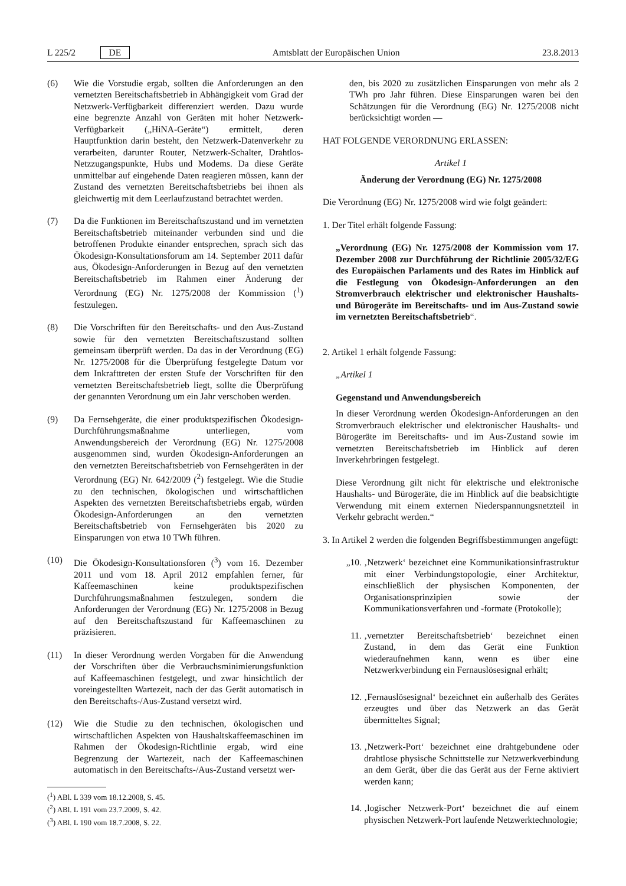L 225/2 DE Amtsblatt der Europäischen Union 23.8.2013
(6) Wie die Vorstudie ergab, sollten die Anforderungen an den vernetzten Bereitschaftsbetrieb in Abhängigkeit vom Grad der Netzwerk-Verfügbarkeit differenziert werden. Dazu wurde eine begrenzte Anzahl von Geräten mit hoher Netzwerk-Verfügbarkeit („HiNA-Geräte“) ermittelt, deren Hauptfunktion darin besteht, den Netzwerk-Datenverkehr zu verarbeiten, darunter Router, Netzwerk-Schalter, Drahtlos-Netzzugangspunkte, Hubs und Modems. Da diese Geräte unmittelbar auf eingehende Daten reagieren müssen, kann der Zustand des vernetzten Bereitschaftsbetriebs bei ihnen als gleichwertig mit dem Leerlaufzustand betrachtet werden.
(7) Da die Funktionen im Bereitschaftszustand und im vernetzten Bereitschaftsbetrieb miteinander verbunden sind und die betroffenen Produkte einander entsprechen, sprach sich das Ökodesign-Konsultationsforum am 14. September 2011 dafür aus, Ökodesign-Anforderungen in Bezug auf den vernetzten Bereitschaftsbetrieb im Rahmen einer Änderung der Verordnung (EG) Nr. 1275/2008 der Kommission (<sup>1</sup>) festzulegen.
(8) Die Vorschriften für den Bereitschafts- und den Aus-Zustand sowie für den vernetzten Bereitschaftszustand sollten gemeinsam überprüft werden. Da das in der Verordnung (EG) Nr. 1275/2008 für die Überprüfung festgelegte Datum vor dem Inkrafttreten der ersten Stufe der Vorschriften für den vernetzten Bereitschaftsbetrieb liegt, sollte die Überprüfung der genannten Verordnung um ein Jahr verschoben werden.
(9) Da Fernsehgeräte, die einer produktspezifischen Ökodesign-Durchführungsmaßnahme unterliegen, vom Anwendungsbereich der Verordnung (EG) Nr. 1275/2008 ausgenommen sind, wurden Ökodesign-Anforderungen an den vernetzten Bereitschaftsbetrieb von Fernsehgeräten in der Verordnung (EG) Nr. 642/2009 (<sup>2</sup>) festgelegt. Wie die Studie zu den technischen, ökologischen und wirtschaftlichen Aspekten des vernetzten Bereitschaftsbetriebs ergab, würden Ökodesign-Anforderungen an den vernetzten Bereitschaftsbetrieb von Fernsehgeräten bis 2020 zu Einsparungen von etwa 10 TWh führen.
(10) Die Ökodesign-Konsultationsforen (<sup>3</sup>) vom 16. Dezember 2011 und vom 18. April 2012 empfahlen ferner, für Kaffeemaschinen keine produktspezifischen Durchführungsmaßnahmen festzulegen, sondern die Anforderungen der Verordnung (EG) Nr. 1275/2008 in Bezug auf den Bereitschaftszustand für Kaffeemaschinen zu präzisieren.
(11) In dieser Verordnung werden Vorgaben für die Anwendung der Vorschriften über die Verbrauchsminimierungsfunktion auf Kaffeemaschinen festgelegt, und zwar hinsichtlich der voreingestellten Wartezeit, nach der das Gerät automatisch in den Bereitschafts-/Aus-Zustand versetzt wird.
(12) Wie die Studie zu den technischen, ökologischen und wirtschaftlichen Aspekten von Haushaltskaffeemaschinen im Rahmen der Ökodesign-Richtlinie ergab, wird eine Begrenzung der Wartezeit, nach der Kaffeemaschinen automatisch in den Bereitschafts-/Aus-Zustand versetzt wer-
(<sup>1</sup>) ABl. L 339 vom 18.12.2008, S. 45.
(<sup>2</sup>) ABl. L 191 vom 23.7.2009, S. 42.
(<sup>3</sup>) ABl. L 190 vom 18.7.2008, S. 22.
den, bis 2020 zu zusätzlichen Einsparungen von mehr als 2 TWh pro Jahr führen. Diese Einsparungen waren bei den Schätzungen für die Verordnung (EG) Nr. 1275/2008 nicht berücksichtigt worden —
HAT FOLGENDE VERORDNUNG ERLASSEN:
Artikel 1
Änderung der Verordnung (EG) Nr. 1275/2008
Die Verordnung (EG) Nr. 1275/2008 wird wie folgt geändert:
1. Der Titel erhält folgende Fassung:
„Verordnung (EG) Nr. 1275/2008 der Kommission vom 17. Dezember 2008 zur Durchführung der Richtlinie 2005/32/EG des Europäischen Parlaments und des Rates im Hinblick auf die Festlegung von Ökodesign-Anforderungen an den Stromverbrauch elektrischer und elektronischer Haushalts- und Bürogeräte im Bereitschafts- und im Aus-Zustand sowie im vernetzten Bereitschaftsbetrieb“.
2. Artikel 1 erhält folgende Fassung:
„Artikel 1
Gegenstand und Anwendungsbereich
In dieser Verordnung werden Ökodesign-Anforderungen an den Stromverbrauch elektrischer und elektronischer Haushalts- und Bürogeräte im Bereitschafts- und im Aus-Zustand sowie im vernetzten Bereitschaftsbetrieb im Hinblick auf deren Inverkehrbringen festgelegt.
Diese Verordnung gilt nicht für elektrische und elektronische Haushalts- und Bürogeräte, die im Hinblick auf die beabsichtigte Verwendung mit einem externen Niederspannungsnetzteil in Verkehr gebracht werden.“
3. In Artikel 2 werden die folgenden Begriffsbestimmungen angefügt:
„10. ‚Netzwerk‘ bezeichnet eine Kommunikationsinfrastruktur mit einer Verbindungstopologie, einer Architektur, einschließlich der physischen Komponenten, der Organisationsprinzipien sowie der Kommunikationsverfahren und -formate (Protokolle);
11. ‚vernetzter Bereitschaftsbetrieb‘ bezeichnet einen Zustand, in dem das Gerät eine Funktion wiederaufnehmen kann, wenn es über eine Netzwerkverbindung ein Fernauslösesignal erhält;
12. ‚Fernauslösesignal‘ bezeichnet ein außerhalb des Gerätes erzeugtes und über das Netzwerk an das Gerät übermitteltes Signal;
13. ‚Netzwerk-Port‘ bezeichnet eine drahtgebundene oder drahtlose physische Schnittstelle zur Netzwerkverbindung an dem Gerät, über die das Gerät aus der Ferne aktiviert werden kann;
14. ‚logischer Netzwerk-Port‘ bezeichnet die auf einem physischen Netzwerk-Port laufende Netzwerktechnologie;